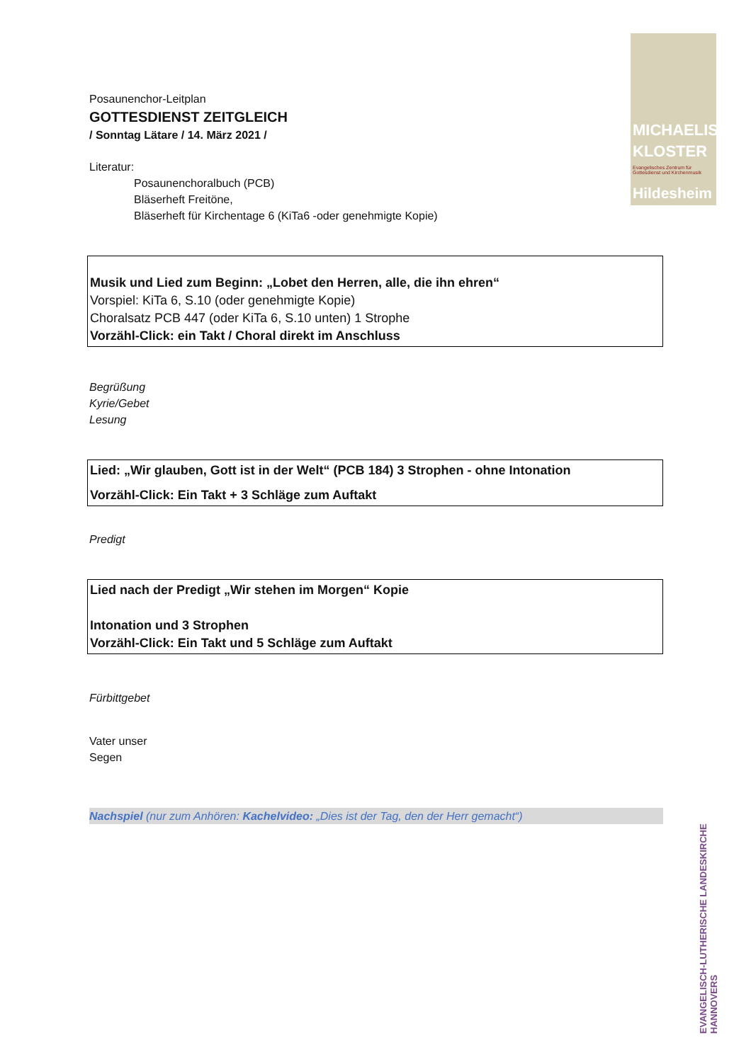MICHAELIS
KLOSTER
Evangelisches Zentrum für
Gottesdienst und Kirchenmusik
Hildesheim
EVANGELISCH-LUTHERISCHE LANDESKIRCHE HANNOVERS
Posaunenchor-Leitplan
GOTTESDIENST ZEITGLEICH
/ Sonntag Lätare / 14. März 2021 /
Literatur:
Posaunenchoralbuch (PCB)
Bläserheft Freitöne,
Bläserheft für Kirchentage 6 (KiTa6 -oder genehmigte Kopie)
Musik und Lied zum Beginn: „Lobet den Herren, alle, die ihn ehren“
Vorspiel: KiTa 6, S.10 (oder genehmigte Kopie)
Choralsatz PCB 447 (oder KiTa 6, S.10 unten) 1 Strophe
Vorzähl-Click: ein Takt / Choral direkt im Anschluss
Begrüßung
Kyrie/Gebet
Lesung
Lied: „Wir glauben, Gott ist in der Welt“ (PCB 184) 3 Strophen - ohne Intonation
Vorzähl-Click: Ein Takt + 3 Schläge zum Auftakt
Predigt
Lied nach der Predigt „Wir stehen im Morgen“ Kopie
Intonation und 3 Strophen
Vorzähl-Click: Ein Takt und 5 Schläge zum Auftakt
Fürbittgebet
Vater unser
Segen
Nachspiel (nur zum Anhören: Kachelvideo: „Dies ist der Tag, den der Herr gemacht“)